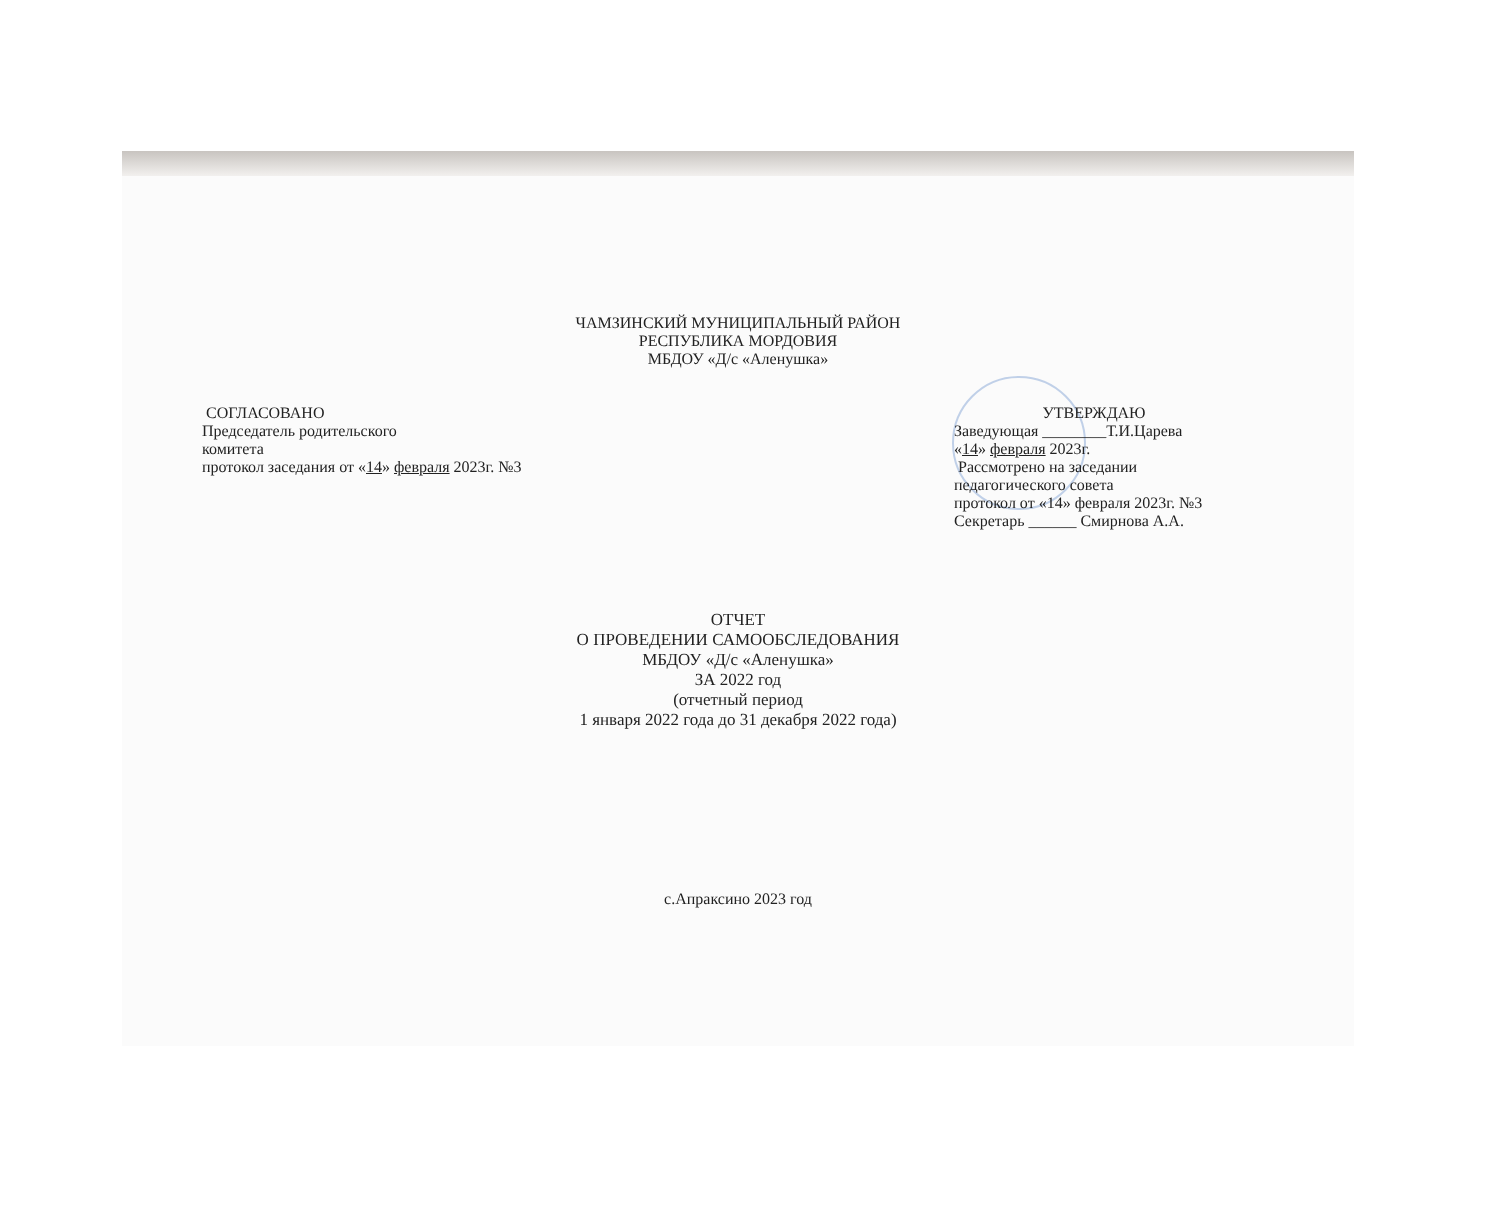ЧАМЗИНСКИЙ МУНИЦИПАЛЬНЫЙ РАЙОН
РЕСПУБЛИКА МОРДОВИЯ
МБДОУ «Д/с «Аленушка»
СОГЛАСОВАНО
Председатель родительского
комитета
протокол заседания от «14» февраля 2023г. №3
УТВЕРЖДАЮ
Заведующая ________Т.И.Царева
«14» февраля 2023г.
Рассмотрено на заседании
педагогического совета
протокол от «14» февраля 2023г. №3
Секретарь ______ Смирнова А.А.
ОТЧЕТ
О ПРОВЕДЕНИИ САМООБСЛЕДОВАНИЯ
МБДОУ «Д/с «Аленушка»
ЗА 2022 год
(отчетный период
1 января 2022 года до 31 декабря 2022 года)
с.Апраксино 2023 год